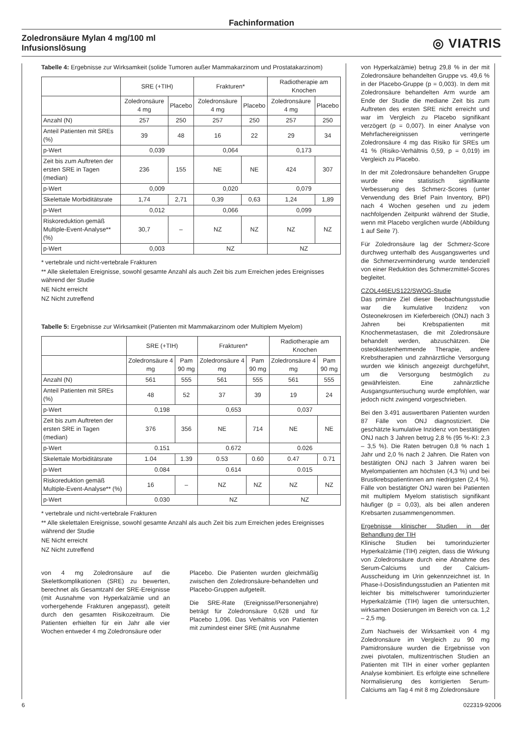Fachinformation
Zoledronsäure Mylan 4 mg/100 ml
Infusionslösung ◎ VIATRIS
Tabelle 4: Ergebnisse zur Wirksamkeit (solide Tumoren außer Mammakarzinom und Prostatakarzinom)
| | SRE (+TIH) | | Frakturen* | | Radiotherapie am Knochen | |
| | Zoledronsäure 4 mg | Placebo | Zoledronsäure 4 mg | Placebo | Zoledronsäure 4 mg | Placebo |
| Anzahl (N) | 257 | 250 | 257 | 250 | 257 | 250 |
| Anteil Patienten mit SREs (%) | 39 | 48 | 16 | 22 | 29 | 34 |
| p-Wert | 0,039 | | 0,064 | | 0,173 | |
| Zeit bis zum Auftreten der ersten SRE in Tagen (median) | 236 | 155 | NE | NE | 424 | 307 |
| p-Wert | 0,009 | | 0,020 | | 0,079 | |
| Skelettale Morbiditätsrate | 1,74 | 2,71 | 0,39 | 0,63 | 1,24 | 1,89 |
| p-Wert | 0,012 | | 0,066 | | 0,099 | |
| Riskoreduktion gemäß Multiple-Event-Analyse** (%) | 30,7 | – | NZ | NZ | NZ | NZ |
| p-Wert | 0,003 | | NZ | | NZ | |
* vertebrale und nicht-vertebrale Frakturen
** Alle skelettalen Ereignisse, sowohl gesamte Anzahl als auch Zeit bis zum Erreichen jedes Ereignisses während der Studie
NE Nicht erreicht
NZ Nicht zutreffend
Tabelle 5: Ergebnisse zur Wirksamkeit (Patienten mit Mammakarzinom oder Multiplem Myelom)
| | SRE (+TIH) | | Frakturen* | | Radiotherapie am Knochen | |
| | Zoledronsäure 4 mg | Pam 90 mg | Zoledronsäure 4 mg | Pam 90 mg | Zoledronsäure 4 mg | Pam 90 mg |
| Anzahl (N) | 561 | 555 | 561 | 555 | 561 | 555 |
| Anteil Patienten mit SREs (%) | 48 | 52 | 37 | 39 | 19 | 24 |
| p-Wert | 0,198 | | 0,653 | | 0,037 | |
| Zeit bis zum Auftreten der ersten SRE in Tagen (median) | 376 | 356 | NE | 714 | NE | NE |
| p-Wert | 0.151 | | 0.672 | | 0.026 | |
| Skelettale Morbiditätsrate | 1.04 | 1.39 | 0.53 | 0.60 | 0.47 | 0.71 |
| p-Wert | 0.084 | | 0.614 | | 0.015 | |
| Riskoreduktion gemäß Multiple-Event-Analyse** (%) | 16 | – | NZ | NZ | NZ | NZ |
| p-Wert | 0.030 | | NZ | | NZ | |
* vertebrale und nicht-vertebrale Frakturen
** Alle skelettalen Ereignisse, sowohl gesamte Anzahl als auch Zeit bis zum Erreichen jedes Ereignisses während der Studie
NE Nicht erreicht
NZ Nicht zutreffend
von 4 mg Zoledronsäure auf die Skelettkomplikationen (SRE) zu bewerten, berechnet als Gesamtzahl der SRE-Ereignisse (mit Ausnahme von Hyperkalzämie und an vorhergehende Frakturen angepasst), geteilt durch den gesamten Risikozeitraum. Die Patienten erhielten für ein Jahr alle vier Wochen entweder 4 mg Zoledronsäure oder
Placebo. Die Patienten wurden gleichmäßig zwischen den Zoledronsäure-behandelten und Placebo-Gruppen aufgeteilt.
Die SRE-Rate (Ereignisse/Personenjahre) beträgt für Zoledronsäure 0,628 und für Placebo 1,096. Das Verhältnis von Patienten mit zumindest einer SRE (mit Ausnahme
von Hyperkalzämie) betrug 29,8 % in der mit Zoledronsäure behandelten Gruppe vs. 49,6 % in der Placebo-Gruppe (p = 0,003). In dem mit Zoledronsäure behandelten Arm wurde am Ende der Studie die mediane Zeit bis zum Auftreten des ersten SRE nicht erreicht und war im Vergleich zu Placebo signifikant verzögert (p = 0,007). In einer Analyse von Mehrfachereignissen verringerte Zoledronsäure 4 mg das Risiko für SREs um 41 % (Risiko-Verhältnis 0,59, p = 0,019) im Vergleich zu Placebo.
In der mit Zoledronsäure behandelten Gruppe wurde eine statistisch signifikante Verbesserung des Schmerz-Scores (unter Verwendung des Brief Pain Inventory, BPI) nach 4 Wochen gesehen und zu jedem nachfolgenden Zeitpunkt während der Studie, wenn mit Placebo verglichen wurde (Abbildung 1 auf Seite 7).
Für Zoledronsäure lag der Schmerz-Score durchweg unterhalb des Ausgangswertes und die Schmerzverminderung wurde tendenziell von einer Reduktion des Schmerzmittel-Scores begleitet.
CZOL446EUS122/SWOG-Studie
Das primäre Ziel dieser Beobachtungsstudie war die kumulative Inzidenz von Osteonekrosen im Kieferbereich (ONJ) nach 3 Jahren bei Krebspatienten mit Knochenmetastasen, die mit Zoledronsäure behandelt werden, abzuschätzen. Die osteoklastenhemmende Therapie, andere Krebstherapien und zahnärztliche Versorgung wurden wie klinisch angezeigt durchgeführt, um die Versorgung bestmöglich zu gewährleisten. Eine zahnärztliche Ausgangsuntersuchung wurde empfohlen, war jedoch nicht zwingend vorgeschrieben.
Bei den 3.491 auswertbaren Patienten wurden 87 Fälle von ONJ diagnostiziert. Die geschätzte kumulative Inzidenz von bestätigten ONJ nach 3 Jahren betrug 2,8 % (95 %-KI: 2,3 – 3,5 %). Die Raten betrugen 0,8 % nach 1 Jahr und 2,0 % nach 2 Jahren. Die Raten von bestätigten ONJ nach 3 Jahren waren bei Myelompatienten am höchsten (4,3 %) und bei Brustkrebspatientinnen am niedrigsten (2,4 %). Fälle von bestätigter ONJ waren bei Patienten mit multiplem Myelom statistisch signifikant häufiger (p = 0,03), als bei allen anderen Krebsarten zusammengenommen.
Ergebnisse klinischer Studien in der Behandlung der TIH
Klinische Studien bei tumorinduzierter Hyperkalzämie (TIH) zeigten, dass die Wirkung von Zoledronsäure durch eine Abnahme des Serum-Calciums und der Calcium-Ausscheidung im Urin gekennzeichnet ist. In Phase-I-Dosisfindungsstudien an Patienten mit leichter bis mittelschwerer tumorinduzierter Hyperkalzämie (TIH) lagen die untersuchten, wirksamen Dosierungen im Bereich von ca. 1,2 – 2,5 mg.
Zum Nachweis der Wirksamkeit von 4 mg Zoledronsäure im Vergleich zu 90 mg Pamidronsäure wurden die Ergebnisse von zwei pivotalen, multizentrischen Studien an Patienten mit TIH in einer vorher geplanten Analyse kombiniert. Es erfolgte eine schnellere Normalisierung des korrigierten Serum-Calciums am Tag 4 mit 8 mg Zoledronsäure
6 022319-92006